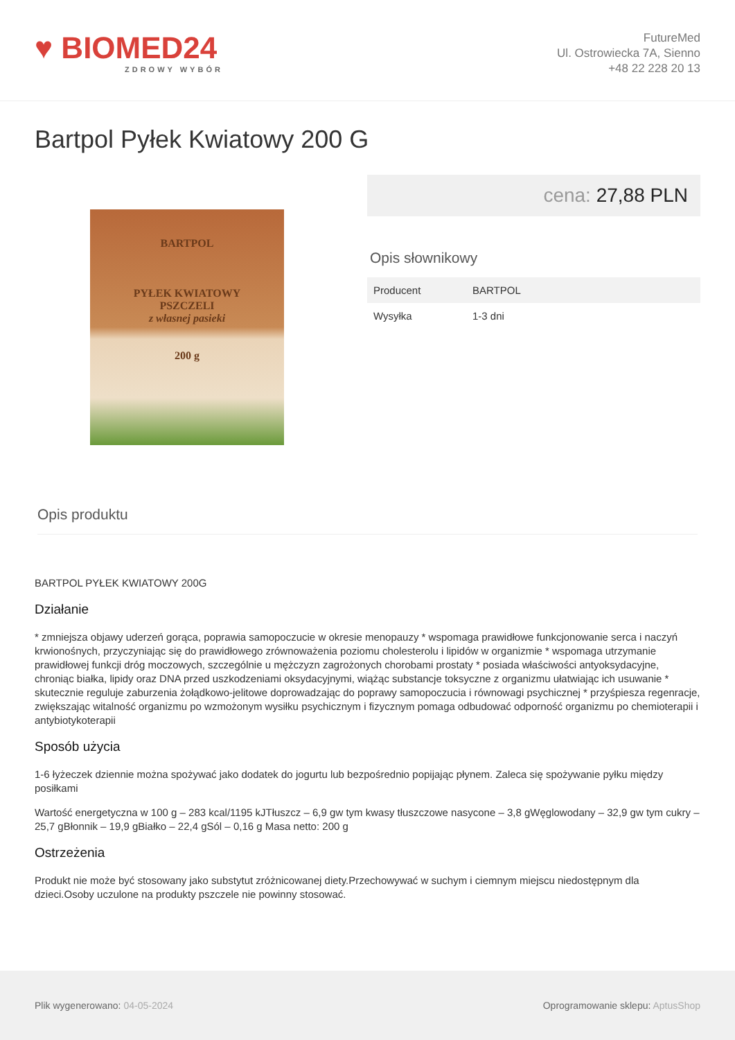♥ BIOMED24
ZDROWY WYBÓR
FutureMed
Ul. Ostrowiecka 7A, Sienno
+48 22 228 20 13
Bartpol Pyłek Kwiatowy 200 G
BARTPOL
PYŁEK KWIATOWY
PSZCZELI
z własnej pasieki
200 g
cena: 27,88 PLN
Opis słownikowy
| Producent | BARTPOL |
| Wysyłka | 1-3 dni |
Opis produktu
BARTPOL PYŁEK KWIATOWY 200G
Działanie
* zmniejsza objawy uderzeń gorąca, poprawia samopoczucie w okresie menopauzy * wspomaga prawidłowe funkcjonowanie serca i naczyń krwionośnych, przyczyniając się do prawidłowego zrównoważenia poziomu cholesterolu i lipidów w organizmie * wspomaga utrzymanie prawidłowej funkcji dróg moczowych, szczególnie u mężczyzn zagrożonych chorobami prostaty * posiada właściwości antyoksydacyjne, chroniąc białka, lipidy oraz DNA przed uszkodzeniami oksydacyjnymi, wiążąc substancje toksyczne z organizmu ułatwiając ich usuwanie * skutecznie reguluje zaburzenia żołądkowo-jelitowe doprowadzając do poprawy samopoczucia i równowagi psychicznej * przyśpiesza regenracje, zwiększając witalność organizmu po wzmożonym wysiłku psychicznym i fizycznym pomaga odbudować odporność organizmu po chemioterapii i antybiotykoterapii
Sposób użycia
1-6 łyżeczek dziennie można spożywać jako dodatek do jogurtu lub bezpośrednio popijając płynem. Zaleca się spożywanie pyłku między posiłkami
Wartość energetyczna w 100 g – 283 kcal/1195 kJTłuszcz – 6,9 gw tym kwasy tłuszczowe nasycone – 3,8 gWęglowodany – 32,9 gw tym cukry – 25,7 gBłonnik – 19,9 gBiałko – 22,4 gSól – 0,16 g Masa netto: 200 g
Ostrzeżenia
Produkt nie może być stosowany jako substytut zróżnicowanej diety.Przechowywać w suchym i ciemnym miejscu niedostępnym dla dzieci.Osoby uczulone na produkty pszczele nie powinny stosować.
Plik wygenerowano: 04-05-2024
Oprogramowanie sklepu: AptusShop